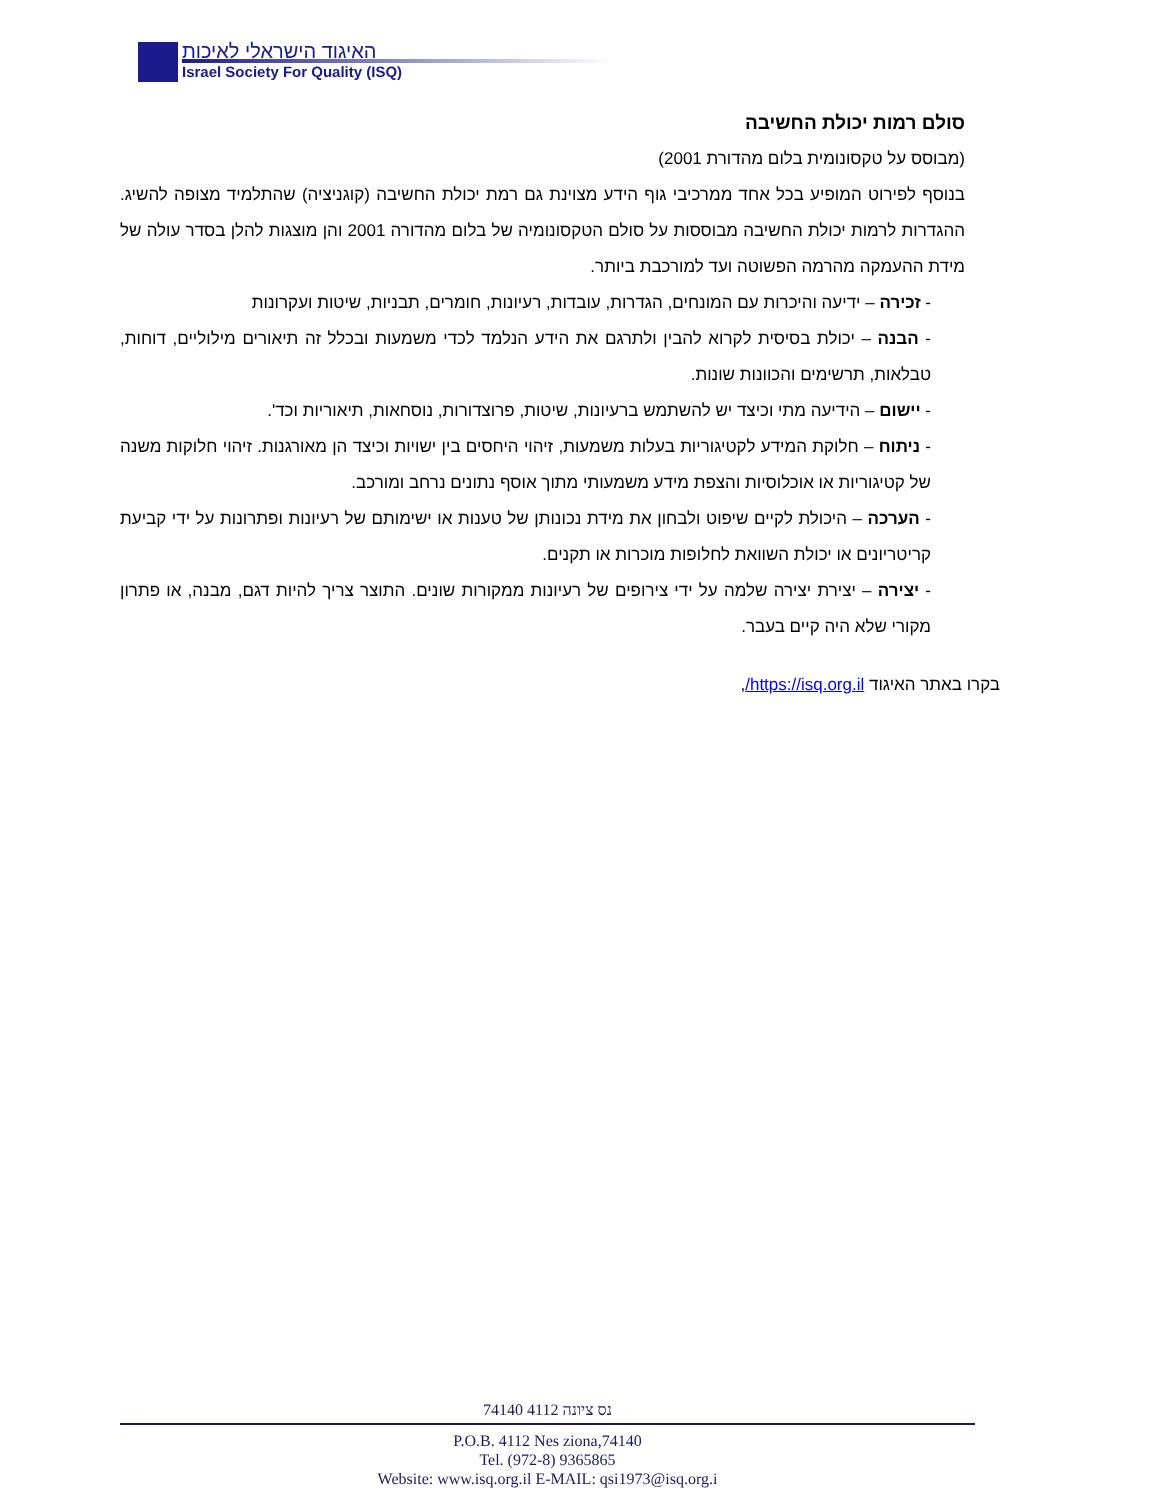האיגוד הישראלי לאיכות
Israel Society For Quality (ISQ)
סולם רמות יכולת החשיבה
(מבוסס על טקסונומית בלום מהדורת 2001)
בנוסף לפירוט המופיע בכל אחד ממרכיבי גוף הידע מצוינת גם רמת יכולת החשיבה (קוגניציה) שהתלמיד מצופה להשיג. ההגדרות לרמות יכולת החשיבה מבוססות על סולם הטקסונומיה של בלום מהדורה 2001 והן מוצגות להלן בסדר עולה של מידת ההעמקה מהרמה הפשוטה ועד למורכבת ביותר.
- זכירה – ידיעה והיכרות עם המונחים, הגדרות, עובדות, רעיונות, חומרים, תבניות, שיטות ועקרונות
- הבנה – יכולת בסיסית לקרוא להבין ולתרגם את הידע הנלמד לכדי משמעות ובכלל זה תיאורים מילוליים, דוחות, טבלאות, תרשימים והכוונות שונות.
- יישום – הידיעה מתי וכיצד יש להשתמש ברעיונות, שיטות, פרוצדורות, נוסחאות, תיאוריות וכד'.
- ניתוח – חלוקת המידע לקטיגוריות בעלות משמעות, זיהוי היחסים בין ישויות וכיצד הן מאורגנות. זיהוי חלוקות משנה של קטיגוריות או אוכלוסיות והצפת מידע משמעותי מתוך אוסף נתונים נרחב ומורכב.
- הערכה – היכולת לקיים שיפוט ולבחון את מידת נכונותן של טענות או ישימותם של רעיונות ופתרונות על ידי קביעת קריטריונים או יכולת השוואת לחלופות מוכרות או תקנים.
- יצירה – יצירת יצירה שלמה על ידי צירופים של רעיונות ממקורות שונים. התוצר צריך להיות דגם, מבנה, או פתרון מקורי שלא היה קיים בעבר.
בקרו באתר האיגוד https://isq.org.il/,
74140 נס ציונה 4112
P.O.B. 4112 Nes ziona,74140
Tel. (972-8) 9365865
Website: www.isq.org.il E-MAIL: qsi1973@isq.org.i